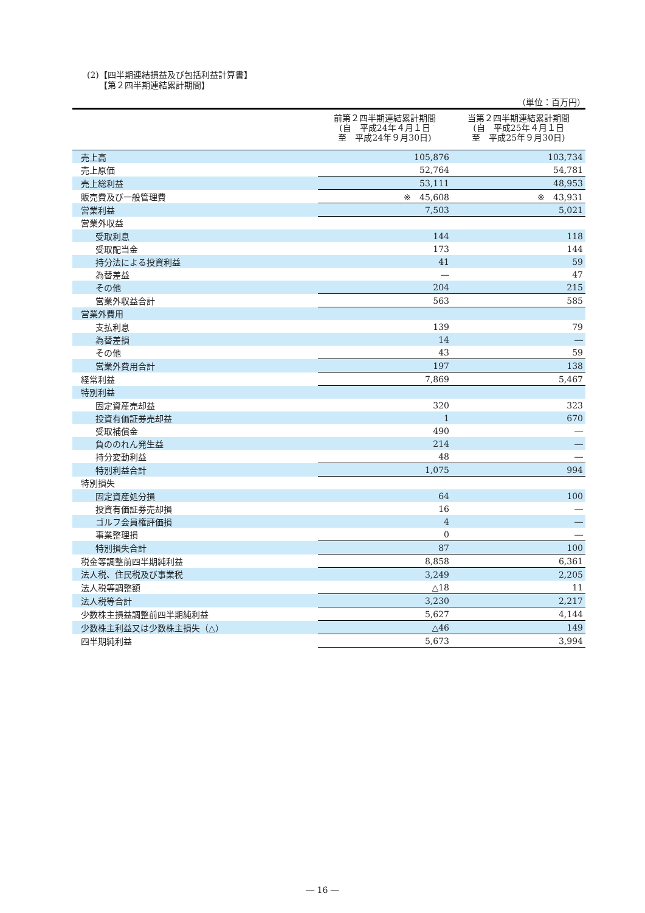(2)【四半期連結損益及び包括利益計算書】
【第２四半期連結累計期間】
（単位：百万円）
| | 前第２四半期連結累計期間 (自 平成24年４月１日 至 平成24年９月30日) | 当第２四半期連結累計期間 (自 平成25年４月１日 至 平成25年９月30日) |
| --- | --- | --- |
| 売上高 | 105,876 | 103,734 |
| 売上原価 | 52,764 | 54,781 |
| 売上総利益 | 53,111 | 48,953 |
| 販売費及び一般管理費 | ※ 45,608 | ※ 43,931 |
| 営業利益 | 7,503 | 5,021 |
| 営業外収益 | | |
| 受取利息 | 144 | 118 |
| 受取配当金 | 173 | 144 |
| 持分法による投資利益 | 41 | 59 |
| 為替差益 | ― | 47 |
| その他 | 204 | 215 |
| 営業外収益合計 | 563 | 585 |
| 営業外費用 | | |
| 支払利息 | 139 | 79 |
| 為替差損 | 14 | ― |
| その他 | 43 | 59 |
| 営業外費用合計 | 197 | 138 |
| 経常利益 | 7,869 | 5,467 |
| 特別利益 | | |
| 固定資産売却益 | 320 | 323 |
| 投資有価証券売却益 | 1 | 670 |
| 受取補償金 | 490 | ― |
| 負ののれん発生益 | 214 | ― |
| 持分変動利益 | 48 | ― |
| 特別利益合計 | 1,075 | 994 |
| 特別損失 | | |
| 固定資産処分損 | 64 | 100 |
| 投資有価証券売却損 | 16 | ― |
| ゴルフ会員権評価損 | 4 | ― |
| 事業整理損 | 0 | ― |
| 特別損失合計 | 87 | 100 |
| 税金等調整前四半期純利益 | 8,858 | 6,361 |
| 法人税、住民税及び事業税 | 3,249 | 2,205 |
| 法人税等調整額 | △18 | 11 |
| 法人税等合計 | 3,230 | 2,217 |
| 少数株主損益調整前四半期純利益 | 5,627 | 4,144 |
| 少数株主利益又は少数株主損失（△） | △46 | 149 |
| 四半期純利益 | 5,673 | 3,994 |
― 16 ―